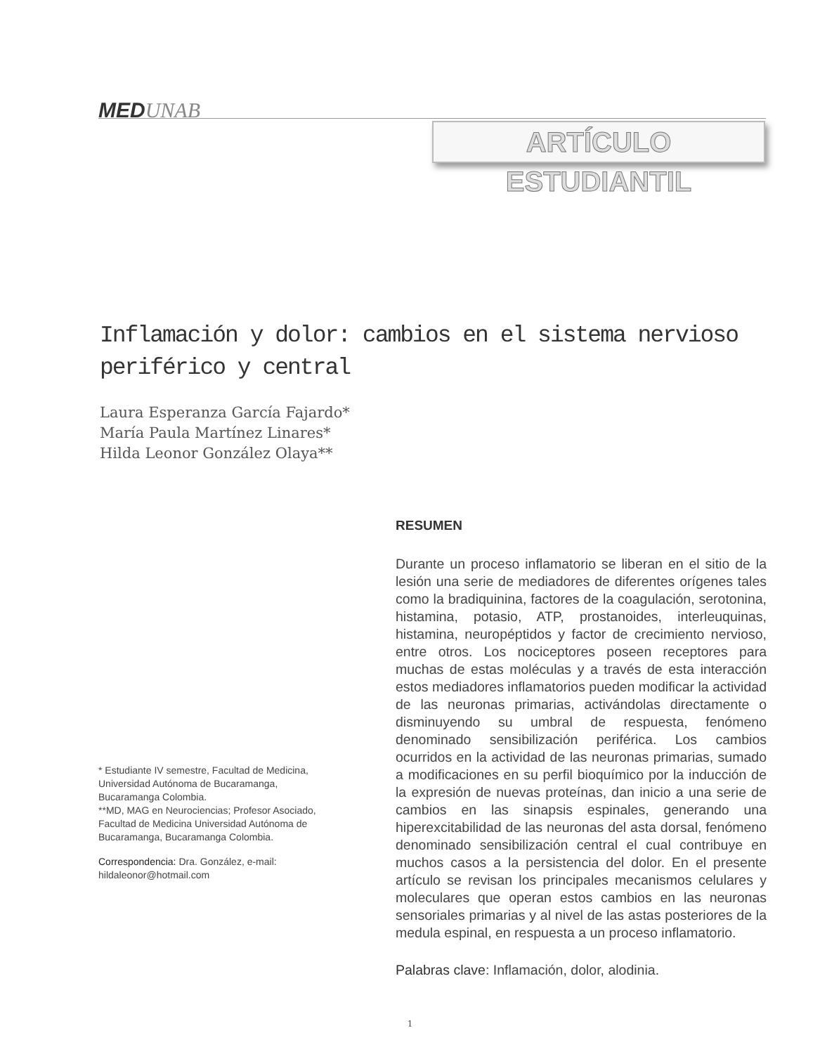MEDUNAB
ARTÍCULO ESTUDIANTIL
Inflamación y dolor: cambios en el sistema nervioso periférico y central
Laura Esperanza García Fajardo*
María Paula Martínez Linares*
Hilda Leonor González Olaya**
RESUMEN
Durante un proceso inflamatorio se liberan en el sitio de la lesión una serie de mediadores de diferentes orígenes tales como la bradiquinina, factores de la coagulación, serotonina, histamina, potasio, ATP, prostanoides, interleuquinas, histamina, neuropéptidos y factor de crecimiento nervioso, entre otros. Los nociceptores poseen receptores para muchas de estas moléculas y a través de esta interacción estos mediadores inflamatorios pueden modificar la actividad de las neuronas primarias, activándolas directamente o disminuyendo su umbral de respuesta, fenómeno denominado sensibilización periférica. Los cambios ocurridos en la actividad de las neuronas primarias, sumado a modificaciones en su perfil bioquímico por la inducción de la expresión de nuevas proteínas, dan inicio a una serie de cambios en las sinapsis espinales, generando una hiperexcitabilidad de las neuronas del asta dorsal, fenómeno denominado sensibilización central el cual contribuye en muchos casos a la persistencia del dolor. En el presente artículo se revisan los principales mecanismos celulares y moleculares que operan estos cambios en las neuronas sensoriales primarias y al nivel de las astas posteriores de la medula espinal, en respuesta a un proceso inflamatorio.
Palabras clave: Inflamación, dolor, alodinia.
* Estudiante IV semestre, Facultad de Medicina, Universidad Autónoma de Bucaramanga, Bucaramanga Colombia.
**MD, MAG en Neurociencias; Profesor Asociado, Facultad de Medicina Universidad Autónoma de Bucaramanga, Bucaramanga Colombia.
Correspondencia: Dra. González, e-mail: hildaleonor@hotmail.com
1